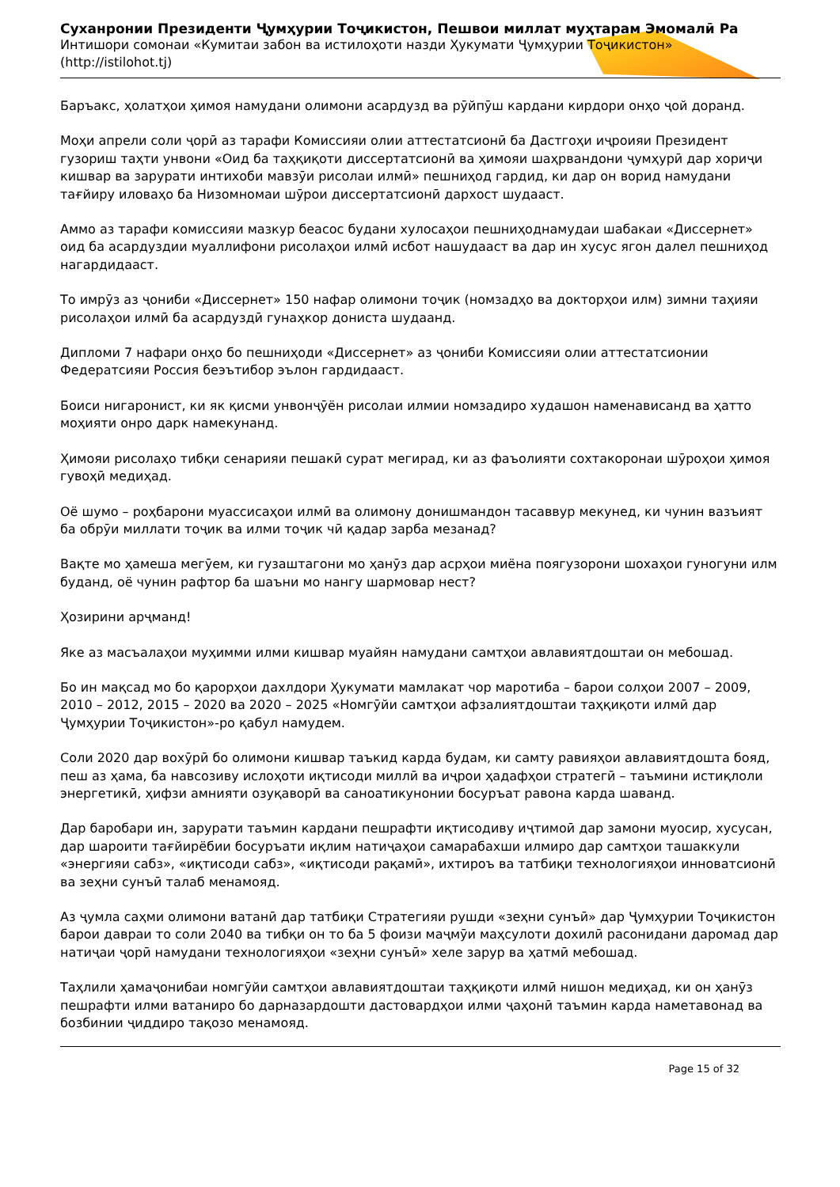Суханронии Президенти Ҷумҳурии Тоҷикистон, Пешвои миллат муҳтарам Эмомалӣ Ра
Интишори сомонаи «Кумитаи забон ва истилоҳоти назди Ҳукумати Ҷумҳурии Тоҷикистон»
(http://istilohot.tj)
Баръакс, ҳолатҳои ҳимоя намудани олимони асардузд ва рӯйпӯш кардани кирдори онҳо ҷой доранд.
Моҳи апрели соли ҷорӣ аз тарафи Комиссияи олии аттестатсионӣ ба Дастгоҳи иҷроияи Президент гузориш таҳти унвони «Оид ба таҳқиқоти диссертатсионӣ ва ҳимояи шаҳрвандони ҷумҳурӣ дар хориҷи кишвар ва зарурати интихоби мавзӯи рисолаи илмӣ» пешниҳод гардид, ки дар он ворид намудани тағйиру иловаҳо ба Низомномаи шӯрои диссертатсионӣ дархост шудааст.
Аммо аз тарафи комиссияи мазкур беасос будани хулосаҳои пешниҳоднамудаи шабакаи «Диссернет» оид ба асардуздии муаллифони рисолаҳои илмӣ исбот нашудааст ва дар ин хусус ягон далел пешниҳод нагардидааст.
То имрӯз аз ҷониби «Диссернет» 150 нафар олимони тоҷик (номзадҳо ва докторҳои илм) зимни таҳияи рисолаҳои илмӣ ба асардуздӣ гунаҳкор дониста шудаанд.
Дипломи 7 нафари онҳо бо пешниҳоди «Диссернет» аз ҷониби Комиссияи олии аттестатсионии Федератсияи Россия беэътибор эълон гардидааст.
Боиси нигаронист, ки як қисми унвонҷӯён рисолаи илмии номзадиро худашон наменависанд ва ҳатто моҳияти онро дарк намекунанд.
Ҳимояи рисолаҳо тибқи сенарияи пешакӣ сурат мегирад, ки аз фаъолияти сохтакоронаи шӯроҳои ҳимоя гувоҳӣ медиҳад.
Оё шумо – роҳбарони муассисаҳои илмӣ ва олимону донишмандон тасаввур мекунед, ки чунин вазъият ба обрӯи миллати тоҷик ва илми тоҷик чӣ қадар зарба мезанад?
Вақте мо ҳамеша мегӯем, ки гузаштагони мо ҳанӯз дар асрҳои миёна поягузорони шохаҳои гуногуни илм буданд, оё чунин рафтор ба шаъни мо нангу шармовар нест?
Ҳозирини арҷманд!
Яке аз масъалаҳои муҳимми илми кишвар муайян намудани самтҳои авлавиятдоштаи он мебошад.
Бо ин мақсад мо бо қарорҳои дахлдори Ҳукумати мамлакат чор маротиба – барои солҳои 2007 – 2009, 2010 – 2012, 2015 – 2020 ва 2020 – 2025 «Номгӯйи самтҳои афзалиятдоштаи таҳқиқоти илмӣ дар Ҷумҳурии Тоҷикистон»-ро қабул намудем.
Соли 2020 дар вохӯрӣ бо олимони кишвар таъкид карда будам, ки самту равияҳои авлавиятдошта бояд, пеш аз ҳама, ба навсозиву ислоҳоти иқтисоди миллӣ ва иҷрои ҳадафҳои стратегӣ – таъмини истиқлоли энергетикӣ, ҳифзи амнияти озуқаворӣ ва саноатикунонии босуръат равона карда шаванд.
Дар баробари ин, зарурати таъмин кардани пешрафти иқтисодиву иҷтимоӣ дар замони муосир, хусусан, дар шароити тағйирёбии босуръати иқлим натиҷаҳои самарабахши илмиро дар самтҳои ташаккули «энергияи сабз», «иқтисоди сабз», «иқтисоди рақамӣ», ихтироъ ва татбиқи технологияҳои инноватсионӣ ва зеҳни сунъӣ талаб менамояд.
Аз ҷумла саҳми олимони ватанӣ дар татбиқи Стратегияи рушди «зеҳни сунъӣ» дар Ҷумҳурии Тоҷикистон барои давраи то соли 2040 ва тибқи он то ба 5 фоизи маҷмӯи маҳсулоти дохилӣ расонидани даромад дар натиҷаи ҷорӣ намудани технологияҳои «зеҳни сунъӣ» хеле зарур ва ҳатмӣ мебошад.
Таҳлили ҳамаҷонибаи номгӯйи самтҳои авлавиятдоштаи таҳқиқоти илмӣ нишон медиҳад, ки он ҳанӯз пешрафти илми ватаниро бо дарназардошти дастовардҳои илми ҷаҳонӣ таъмин карда наметавонад ва бозбинии ҷиддиро тақозо менамояд.
Page 15 of 32